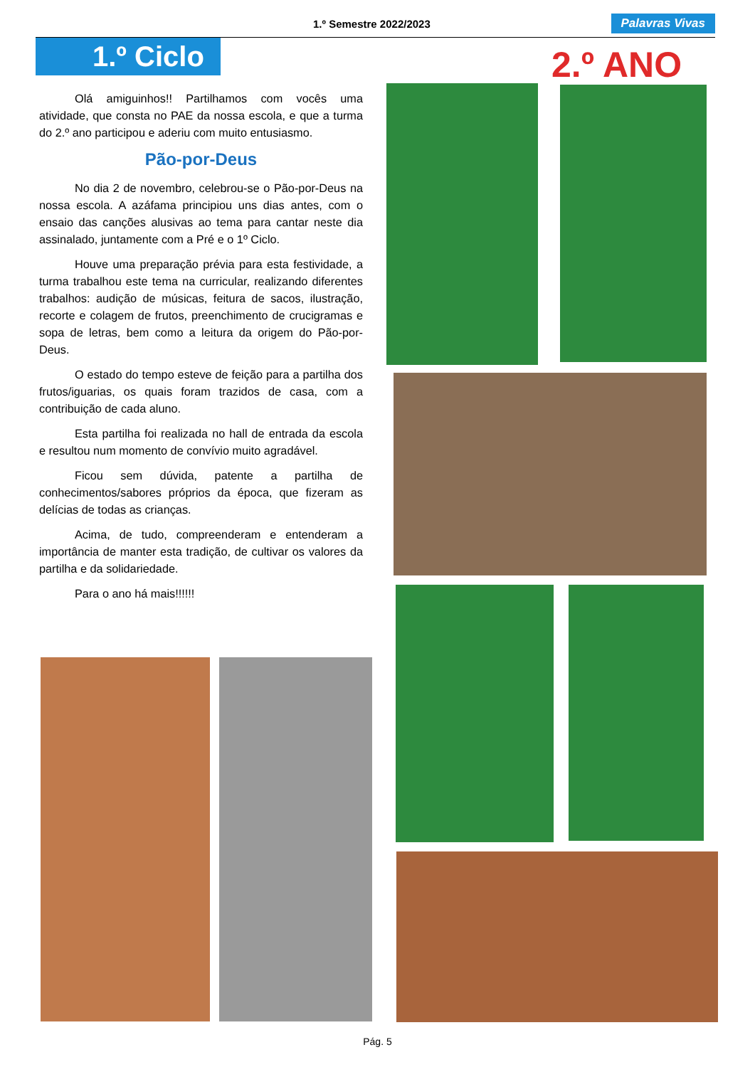1.º Semestre 2022/2023 Palavras Vivas
1.º Ciclo 2.º ANO
Olá amiguinhos!! Partilhamos com vocês uma atividade, que consta no PAE da nossa escola, e que a turma do 2.º ano participou e aderiu com muito entusiasmo.
Pão-por-Deus
No dia 2 de novembro, celebrou-se o Pão-por-Deus na nossa escola. A azáfama principiou uns dias antes, com o ensaio das canções alusivas ao tema para cantar neste dia assinalado, juntamente com a Pré e o 1º Ciclo.
Houve uma preparação prévia para esta festividade, a turma trabalhou este tema na curricular, realizando diferentes trabalhos: audição de músicas, feitura de sacos, ilustração, recorte e colagem de frutos, preenchimento de crucigramas e sopa de letras, bem como a leitura da origem do Pão-por-Deus.
O estado do tempo esteve de feição para a partilha dos frutos/iguarias, os quais foram trazidos de casa, com a contribuição de cada aluno.
Esta partilha foi realizada no hall de entrada da escola e resultou num momento de convívio muito agradável.
Ficou sem dúvida, patente a partilha de conhecimentos/sabores próprios da época, que fizeram as delícias de todas as crianças.
Acima, de tudo, compreenderam e entenderam a importância de manter esta tradição, de cultivar os valores da partilha e da solidariedade.
Para o ano há mais!!!!!!
Pág. 5